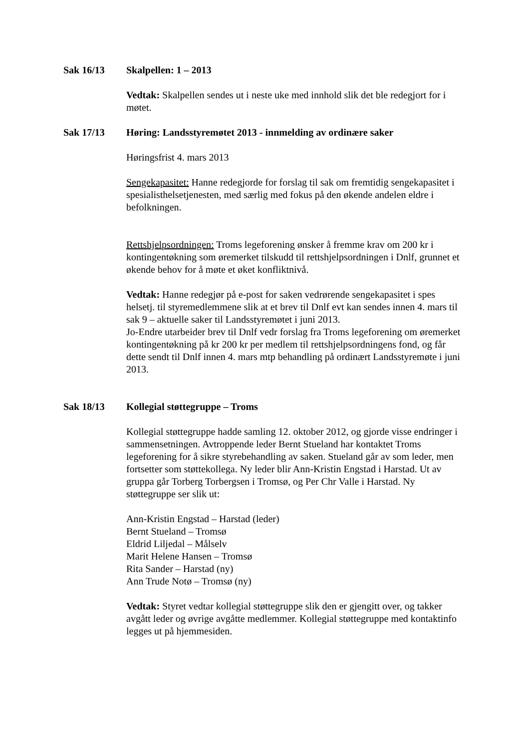Sak 16/13 Skalpellen: 1 – 2013
Vedtak: Skalpellen sendes ut i neste uke med innhold slik det ble redegjort for i møtet.
Sak 17/13 Høring: Landsstyremøtet 2013 - innmelding av ordinære saker
Høringsfrist 4. mars 2013
Sengekapasitet: Hanne redegjorde for forslag til sak om fremtidig sengekapasitet i spesialisthelsetjenesten, med særlig med fokus på den økende andelen eldre i befolkningen.
Rettshjelpsordningen: Troms legeforening ønsker å fremme krav om 200 kr i kontingentøkning som øremerket tilskudd til rettshjelpsordningen i Dnlf, grunnet et økende behov for å møte et øket konfliktnivå.
Vedtak: Hanne redegjør på e-post for saken vedrørende sengekapasitet i spes helsetj. til styremedlemmene slik at et brev til Dnlf evt kan sendes innen 4. mars til sak 9 – aktuelle saker til Landsstyremøtet i juni 2013.
Jo-Endre utarbeider brev til Dnlf vedr forslag fra Troms legeforening om øremerket kontingentøkning på kr 200 kr per medlem til rettshjelpsordningens fond, og får dette sendt til Dnlf innen 4. mars mtp behandling på ordinært Landsstyremøte i juni 2013.
Sak 18/13 Kollegial støttegruppe – Troms
Kollegial støttegruppe hadde samling 12. oktober 2012, og gjorde visse endringer i sammensetningen. Avtroppende leder Bernt Stueland har kontaktet Troms legeforening for å sikre styrebehandling av saken. Stueland går av som leder, men fortsetter som støttekollega. Ny leder blir Ann-Kristin Engstad i Harstad. Ut av gruppa går Torberg Torbergsen i Tromsø, og Per Chr Valle i Harstad. Ny støttegruppe ser slik ut:
Ann-Kristin Engstad – Harstad (leder)
Bernt Stueland – Tromsø
Eldrid Liljedal – Målselv
Marit Helene Hansen – Tromsø
Rita Sander – Harstad (ny)
Ann Trude Notø – Tromsø (ny)
Vedtak: Styret vedtar kollegial støttegruppe slik den er gjengitt over, og takker avgått leder og øvrige avgåtte medlemmer. Kollegial støttegruppe med kontaktinfo legges ut på hjemmesiden.